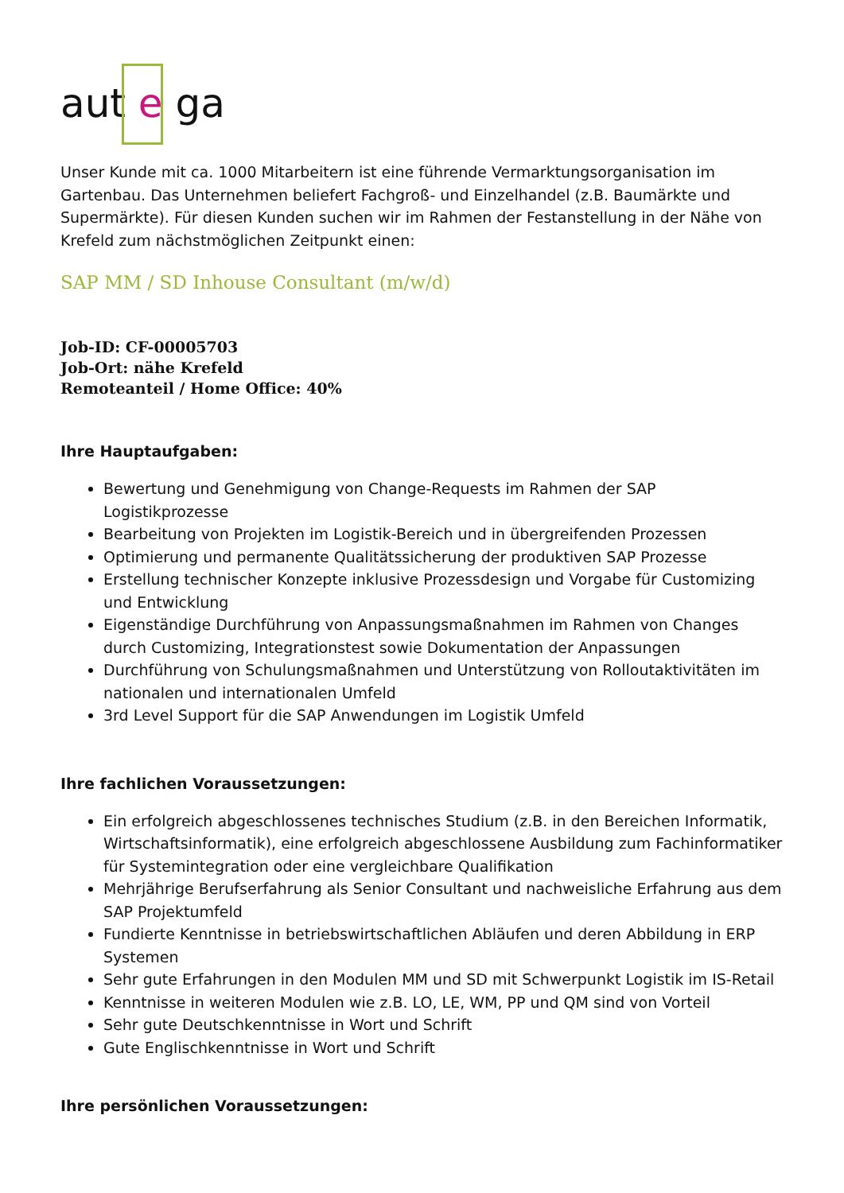aut e ga
Unser Kunde mit ca. 1000 Mitarbeitern ist eine führende Vermarktungsorganisation im Gartenbau. Das Unternehmen beliefert Fachgroß- und Einzelhandel (z.B. Baumärkte und Supermärkte). Für diesen Kunden suchen wir im Rahmen der Festanstellung in der Nähe von Krefeld zum nächstmöglichen Zeitpunkt einen:
SAP MM / SD Inhouse Consultant (m/w/d)
Job-ID: CF-00005703
Job-Ort: nähe Krefeld
Remoteanteil / Home Office: 40%
Ihre Hauptaufgaben:
Bewertung und Genehmigung von Change-Requests im Rahmen der SAP Logistikprozesse
Bearbeitung von Projekten im Logistik-Bereich und in übergreifenden Prozessen
Optimierung und permanente Qualitätssicherung der produktiven SAP Prozesse
Erstellung technischer Konzepte inklusive Prozessdesign und Vorgabe für Customizing und Entwicklung
Eigenständige Durchführung von Anpassungsmaßnahmen im Rahmen von Changes durch Customizing, Integrationstest sowie Dokumentation der Anpassungen
Durchführung von Schulungsmaßnahmen und Unterstützung von Rolloutaktivitäten im nationalen und internationalen Umfeld
3rd Level Support für die SAP Anwendungen im Logistik Umfeld
Ihre fachlichen Voraussetzungen:
Ein erfolgreich abgeschlossenes technisches Studium (z.B. in den Bereichen Informatik, Wirtschaftsinformatik), eine erfolgreich abgeschlossene Ausbildung zum Fachinformatiker für Systemintegration oder eine vergleichbare Qualifikation
Mehrjährige Berufserfahrung als Senior Consultant und nachweisliche Erfahrung aus dem SAP Projektumfeld
Fundierte Kenntnisse in betriebswirtschaftlichen Abläufen und deren Abbildung in ERP Systemen
Sehr gute Erfahrungen in den Modulen MM und SD mit Schwerpunkt Logistik im IS-Retail
Kenntnisse in weiteren Modulen wie z.B. LO, LE, WM, PP und QM sind von Vorteil
Sehr gute Deutschkenntnisse in Wort und Schrift
Gute Englischkenntnisse in Wort und Schrift
Ihre persönlichen Voraussetzungen: